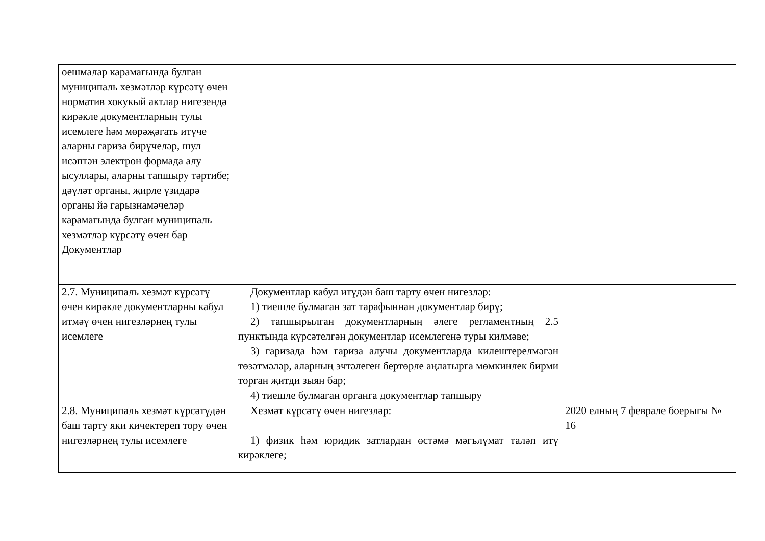| оешмалар карамагында булган муниципаль хезмәтләр күрсәтү өчен норматив хокукый актлар нигезендә кирәкле документларның тулы исемлеге һәм мөрәҗәгать итүче аларны гариза бирүчеләр, шул исәптән электрон формада алу ысуллары, аларны тапшыру тәртибе; дәүләт органы, җирле үзидарә органы йә гарызнамәчеләр карамагында булган муниципаль хезмәтләр күрсәтү өчен бар Документлар | | |
| 2.7. Муниципаль хезмәт күрсәтү өчен кирәкле документларны кабул итмәү өчен нигезләрнең тулы исемлеге | Документлар кабул итүдән баш тарту өчен нигезләр: 1) тиешле булмаган зат тарафыннан документлар бирү; 2) тапшырылган документларның әлеге регламентның 2.5 пунктында күрсәтелгән документлар исемлегенә туры килмәве; 3) гаризада һәм гариза алучы документларда килештерелмәгән төзәтмәләр, аларның эчтәлеген бертөрле аңлатырга мөмкинлек бирми торган җитди зыян бар; 4) тиешле булмаган органга документлар тапшыру | |
| 2.8. Муниципаль хезмәт күрсәтүдән баш тарту яки кичектереп тору өчен нигезләрнең тулы исемлеге | Хезмәт күрсәтү өчен нигезләр: 1) физик һәм юридик затлардан өстәмә мәгълүмат таләп итү кирәклеге; | 2020 елның 7 феврале боерыгы № 16 |